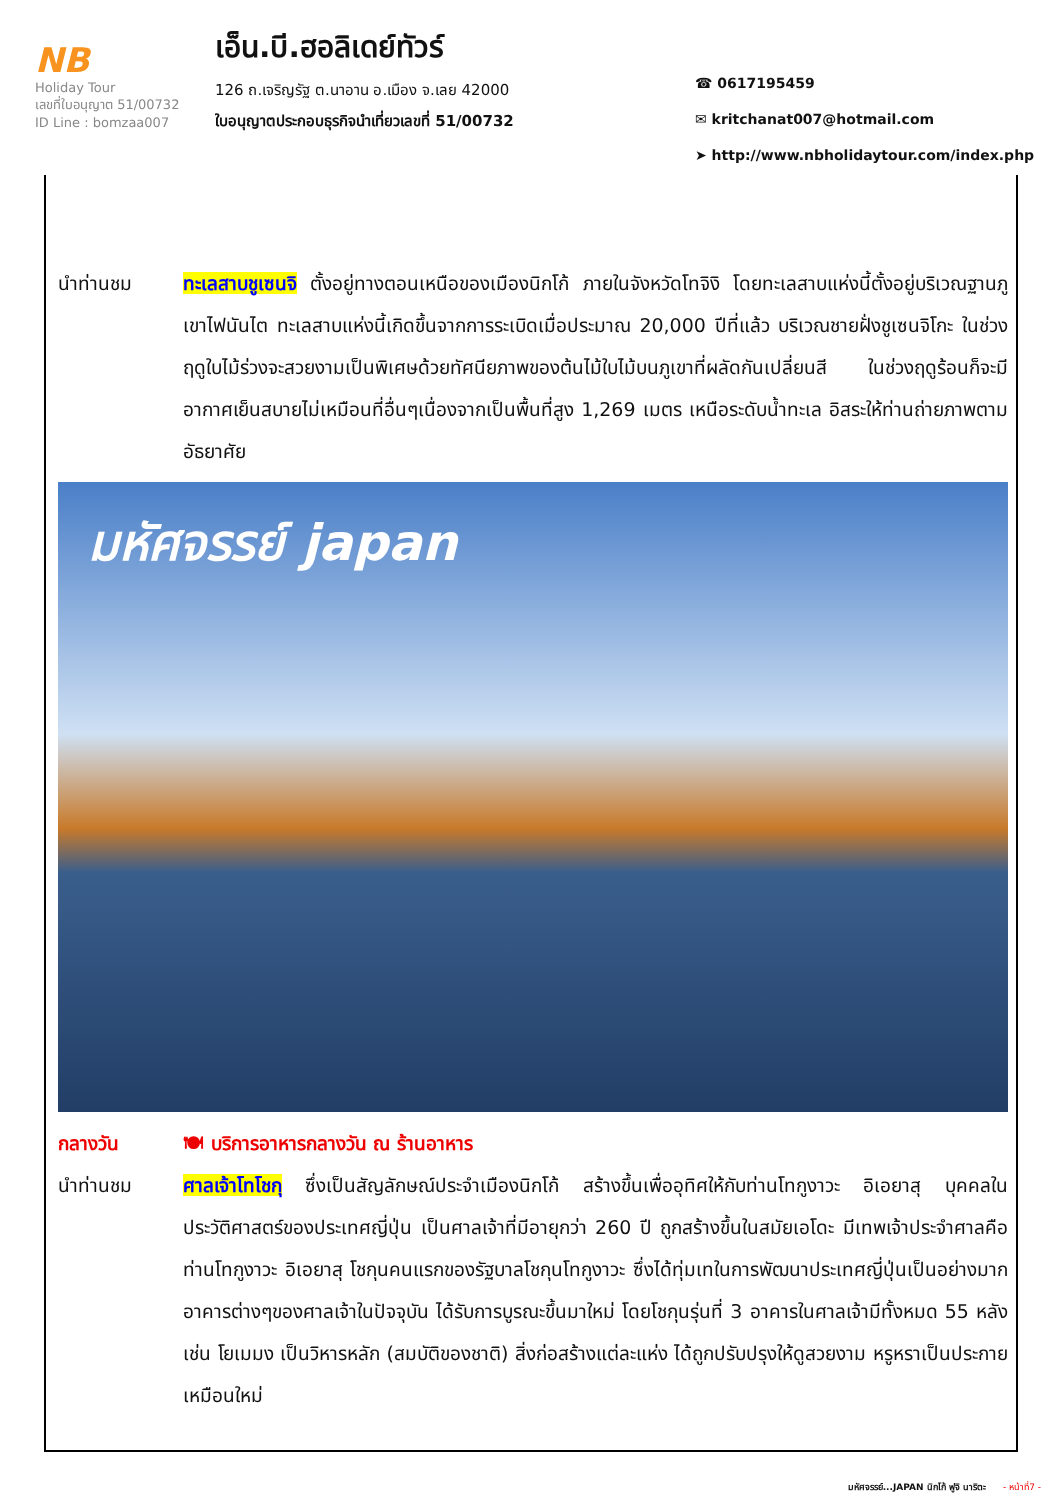NB
Holiday Tour
เลขที่ใบอนุญาต 51/00732
ID Line : bomzaa007
เอ็น.บี.ฮอลิเดย์ทัวร์
126 ถ.เจริญรัฐ ต.นาอาน อ.เมือง จ.เลย 42000
ใบอนุญาตประกอบธุรกิจนำเที่ยวเลขที่ 51/00732
☎ 0617195459
✉ kritchanat007@hotmail.com
➤ http://www.nbholidaytour.com/index.php
นำท่านชม ทะเลสาบชูเซนจิ ตั้งอยู่ทางตอนเหนือของเมืองนิกโก้ ภายในจังหวัดโทจิงิ โดยทะเลสาบแห่งนี้ตั้งอยู่บริเวณฐานภูเขาไฟนันไต ทะเลสาบแห่งนี้เกิดขึ้นจากการระเบิดเมื่อประมาณ 20,000 ปีที่แล้ว บริเวณชายฝั่งชูเซนจิโกะ ในช่วงฤดูใบไม้ร่วงจะสวยงามเป็นพิเศษด้วยทัศนียภาพของต้นไม้ใบไม้บนภูเขาที่ผลัดกันเปลี่ยนสี ในช่วงฤดูร้อนก็จะมีอากาศเย็นสบายไม่เหมือนที่อื่นๆเนื่องจากเป็นพื้นที่สูง 1,269 เมตร เหนือระดับน้ำทะเล อิสระให้ท่านถ่ายภาพตามอัธยาศัย
มหัศจรรย์ japan
กลางวัน 🍽 บริการอาหารกลางวัน ณ ร้านอาหาร
นำท่านชม ศาลเจ้าโทโชกุ ซึ่งเป็นสัญลักษณ์ประจำเมืองนิกโก้ สร้างขึ้นเพื่ออุทิศให้กับท่านโทกูงาวะ อิเอยาสุ บุคคลในประวัติศาสตร์ของประเทศญี่ปุ่น เป็นศาลเจ้าที่มีอายุกว่า 260 ปี ถูกสร้างขึ้นในสมัยเอโดะ มีเทพเจ้าประจำศาลคือท่านโทกูงาวะ อิเอยาสุ โชกุนคนแรกของรัฐบาลโชกุนโทกูงาวะ ซึ่งได้ทุ่มเทในการพัฒนาประเทศญี่ปุ่นเป็นอย่างมาก อาคารต่างๆของศาลเจ้าในปัจจุบัน ได้รับการบูรณะขึ้นมาใหม่ โดยโชกุนรุ่นที่ 3 อาคารในศาลเจ้ามีทั้งหมด 55 หลัง เช่น โยเมมง เป็นวิหารหลัก (สมบัติของชาติ) สิ่งก่อสร้างแต่ละแห่ง ได้ถูกปรับปรุงให้ดูสวยงาม หรูหราเป็นประกายเหมือนใหม่
มหัศจรรย์...JAPAN นิกโก้ ฟูจิ นาริตะ - หน้าที่7 -